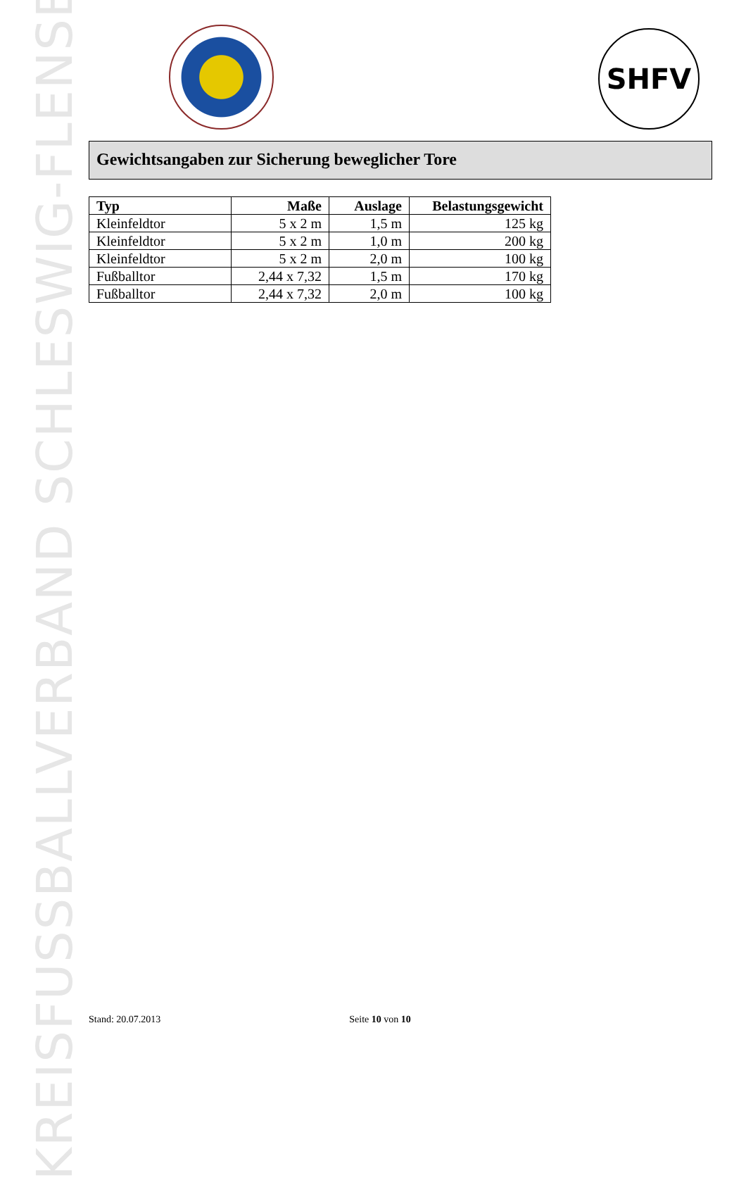KREISFUSSBALLVERBAND SCHLESWIG-FLENSBURG
SHFV
Gewichtsangaben zur Sicherung beweglicher Tore
| Typ | Maße | Auslage | Belastungsgewicht |
| --- | --- | --- | --- |
| Kleinfeldtor | 5 x 2 m | 1,5 m | 125 kg |
| Kleinfeldtor | 5 x 2 m | 1,0 m | 200 kg |
| Kleinfeldtor | 5 x 2 m | 2,0 m | 100 kg |
| Fußballtor | 2,44 x 7,32 | 1,5 m | 170 kg |
| Fußballtor | 2,44 x 7,32 | 2,0 m | 100 kg |
Stand: 20.07.2013 Seite 10 von 10